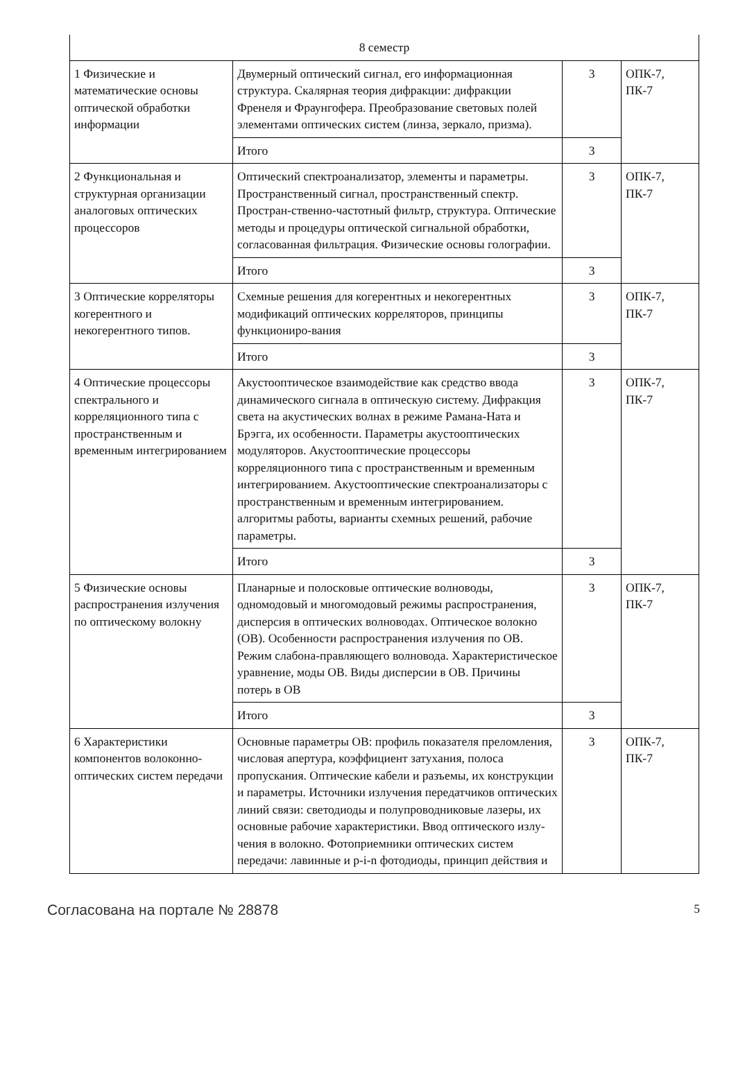| 8 семестр | | | |
| 1 Физические и математические основы оптической обработки информации | Двумерный оптический сигнал, его информационная структура. Скалярная теория дифракции: дифракции Френеля и Фраунгофера. Преобразование световых полей элементами оптических систем (линза, зеркало, призма). | 3 | ОПК-7, ПК-7 |
| | Итого | 3 | |
| 2 Функциональная и структурная организации аналоговых оптических процессоров | Оптический спектроанализатор, элементы и параметры. Пространственный сигнал, пространственный спектр. Простран-ственно-частотный фильтр, структура. Оптические методы и процедуры оптической сигнальной обработки, согласованная фильтрация. Физические основы голографии. | 3 | ОПК-7, ПК-7 |
| | Итого | 3 | |
| 3 Оптические корреляторы когерентного и некогерентного типов. | Схемные решения для когерентных и некогерентных модификаций оптических корреляторов, принципы функциониро-вания | 3 | ОПК-7, ПК-7 |
| | Итого | 3 | |
| 4 Оптические процессоры спектрального и корреляционного типа с пространственным и временным интегрированием | Акустооптическое взаимодействие как средство ввода динамического сигнала в оптическую систему. Дифракция света на акустических волнах в режиме Рамана-Ната и Брэгга, их особенности. Параметры акустооптических модуляторов. Акустооптические процессоры корреляционного типа с пространственным и временным интегрированием. Акустооптические спектроанализаторы с пространственным и временным интегрированием. алгоритмы работы, варианты схемных решений, рабочие параметры. | 3 | ОПК-7, ПК-7 |
| | Итого | 3 | |
| 5 Физические основы распространения излучения по оптическому волокну | Планарные и полосковые оптические волноводы, одномодовый и многомодовый режимы распространения, дисперсия в оптических волноводах. Оптическое волокно (ОВ). Особенности распространения излучения по ОВ. Режим слабона-правляющего волновода. Характеристическое уравнение, моды ОВ. Виды дисперсии в ОВ. Причины потерь в ОВ | 3 | ОПК-7, ПК-7 |
| | Итого | 3 | |
| 6 Характеристики компонентов волоконно-оптических систем передачи | Основные параметры ОВ: профиль показателя преломления, числовая апертура, коэффициент затухания, полоса пропускания. Оптические кабели и разъемы, их конструкции и параметры. Источники излучения передатчиков оптических линий связи: светодиоды и полупроводниковые лазеры, их основные рабочие характеристики. Ввод оптического излу-чения в волокно. Фотоприемники оптических систем передачи: лавинные и p-i-n фотодиоды, принцип действия и | 3 | ОПК-7, ПК-7 |
Согласована на портале № 28878 5